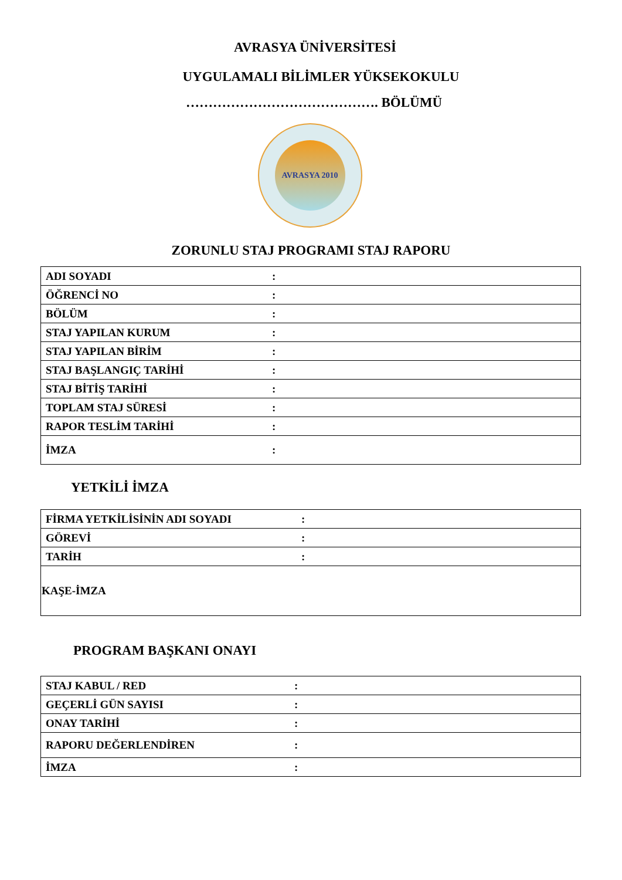AVRASYA ÜNİVERSİTESİ
UYGULAMALI BİLİMLER YÜKSEKOKULU
……………………………………. BÖLÜMÜ
AVRASYA 2010
ZORUNLU STAJ PROGRAMI STAJ RAPORU
| ADI SOYADI | : |
| ÖĞRENCİ NO | : |
| BÖLÜM | : |
| STAJ YAPILAN KURUM | : |
| STAJ YAPILAN BİRİM | : |
| STAJ BAŞLANGIÇ TARİHİ | : |
| STAJ BİTİŞ TARİHİ | : |
| TOPLAM STAJ SÜRESİ | : |
| RAPOR TESLİM TARİHİ | : |
| İMZA | : |
YETKİLİ İMZA
| FİRMA YETKİLİSİNİN ADI SOYADI | : |
| GÖREVİ | : |
| TARİH | : |
| KAŞE-İMZA | |
PROGRAM BAŞKANI ONAYI
| STAJ KABUL / RED | : |
| GEÇERLİ GÜN SAYISI | : |
| ONAY TARİHİ | : |
| RAPORU DEĞERLENDİREN | : |
| İMZA | : |